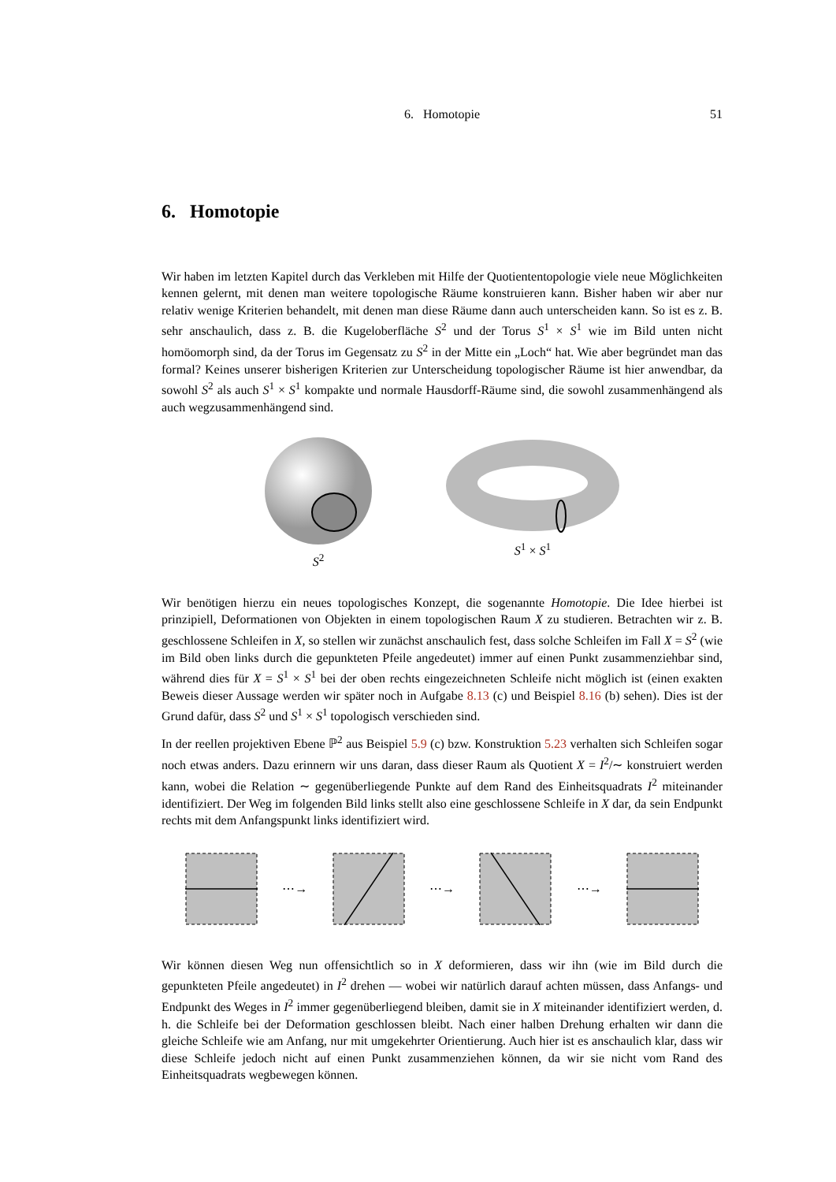6. Homotopie
51
6. Homotopie
Wir haben im letzten Kapitel durch das Verkleben mit Hilfe der Quotiententopologie viele neue Möglichkeiten kennen gelernt, mit denen man weitere topologische Räume konstruieren kann. Bisher haben wir aber nur relativ wenige Kriterien behandelt, mit denen man diese Räume dann auch unterscheiden kann. So ist es z. B. sehr anschaulich, dass z. B. die Kugeloberfläche S<sup>2</sup> und der Torus S<sup>1</sup> × S<sup>1</sup> wie im Bild unten nicht homöomorph sind, da der Torus im Gegensatz zu S<sup>2</sup> in der Mitte ein „Loch“ hat. Wie aber begründet man das formal? Keines unserer bisherigen Kriterien zur Unterscheidung topologischer Räume ist hier anwendbar, da sowohl S<sup>2</sup> als auch S<sup>1</sup> × S<sup>1</sup> kompakte und normale Hausdorff-Räume sind, die sowohl zusammenhängend als auch wegzusammenhängend sind.
S<sup>2</sup> S<sup>1</sup> × S<sup>1</sup>
Wir benötigen hierzu ein neues topologisches Konzept, die sogenannte Homotopie. Die Idee hierbei ist prinzipiell, Deformationen von Objekten in einem topologischen Raum X zu studieren. Betrachten wir z. B. geschlossene Schleifen in X, so stellen wir zunächst anschaulich fest, dass solche Schleifen im Fall X = S<sup>2</sup> (wie im Bild oben links durch die gepunkteten Pfeile angedeutet) immer auf einen Punkt zusammenziehbar sind, während dies für X = S<sup>1</sup> × S<sup>1</sup> bei der oben rechts eingezeichneten Schleife nicht möglich ist (einen exakten Beweis dieser Aussage werden wir später noch in Aufgabe 8.13 (c) und Beispiel 8.16 (b) sehen). Dies ist der Grund dafür, dass S<sup>2</sup> und S<sup>1</sup> × S<sup>1</sup> topologisch verschieden sind.
In der reellen projektiven Ebene ℙ<sup>2</sup> aus Beispiel 5.9 (c) bzw. Konstruktion 5.23 verhalten sich Schleifen sogar noch etwas anders. Dazu erinnern wir uns daran, dass dieser Raum als Quotient X = I<sup>2</sup>/∼ konstruiert werden kann, wobei die Relation ∼ gegenüberliegende Punkte auf dem Rand des Einheitsquadrats I<sup>2</sup> miteinander identifiziert. Der Weg im folgenden Bild links stellt also eine geschlossene Schleife in X dar, da sein Endpunkt rechts mit dem Anfangspunkt links identifiziert wird.
⋯→ ⋯→ ⋯→
Wir können diesen Weg nun offensichtlich so in X deformieren, dass wir ihn (wie im Bild durch die gepunkteten Pfeile angedeutet) in I<sup>2</sup> drehen — wobei wir natürlich darauf achten müssen, dass Anfangs- und Endpunkt des Weges in I<sup>2</sup> immer gegenüberliegend bleiben, damit sie in X miteinander identifiziert werden, d. h. die Schleife bei der Deformation geschlossen bleibt. Nach einer halben Drehung erhalten wir dann die gleiche Schleife wie am Anfang, nur mit umgekehrter Orientierung. Auch hier ist es anschaulich klar, dass wir diese Schleife jedoch nicht auf einen Punkt zusammenziehen können, da wir sie nicht vom Rand des Einheitsquadrats wegbewegen können.